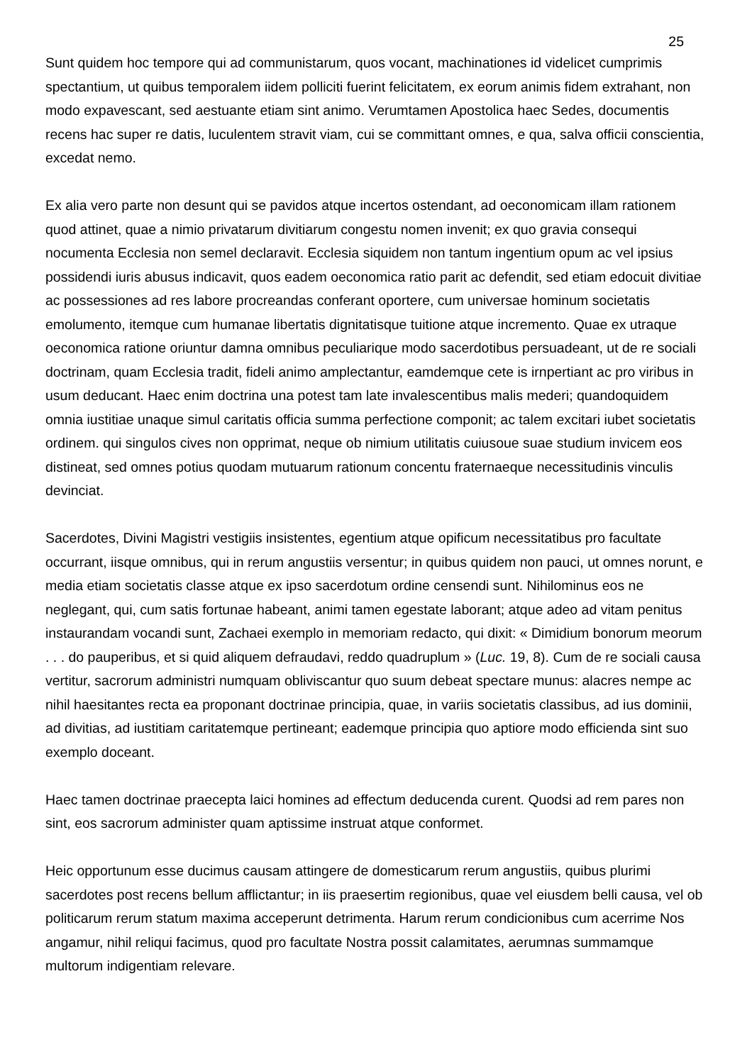25
Sunt quidem hoc tempore qui ad communistarum, quos vocant, machinationes id videlicet cumprimis spectantium, ut quibus temporalem iidem polliciti fuerint felicitatem, ex eorum animis fidem extrahant, non modo expavescant, sed aestuante etiam sint animo. Verumtamen Apostolica haec Sedes, documentis recens hac super re datis, luculentem stravit viam, cui se committant omnes, e qua, salva officii conscientia, excedat nemo.
Ex alia vero parte non desunt qui se pavidos atque incertos ostendant, ad oeconomicam illam rationem quod attinet, quae a nimio privatarum divitiarum congestu nomen invenit; ex quo gravia consequi nocumenta Ecclesia non semel declaravit. Ecclesia siquidem non tantum ingentium opum ac vel ipsius possidendi iuris abusus indicavit, quos eadem oeconomica ratio parit ac defendit, sed etiam edocuit divitiae ac possessiones ad res labore procreandas conferant oportere, cum universae hominum societatis emolumento, itemque cum humanae libertatis dignitatisque tuitione atque incremento. Quae ex utraque oeconomica ratione oriuntur damna omnibus peculiarique modo sacerdotibus persuadeant, ut de re sociali doctrinam, quam Ecclesia tradit, fideli animo amplectantur, eamdemque cete is irnpertiant ac pro viribus in usum deducant. Haec enim doctrina una potest tam late invalescentibus malis mederi; quandoquidem omnia iustitiae unaque simul caritatis officia summa perfectione componit; ac talem excitari iubet societatis ordinem. qui singulos cives non opprimat, neque ob nimium utilitatis cuiusoue suae studium invicem eos distineat, sed omnes potius quodam mutuarum rationum concentu fraternaeque necessitudinis vinculis devinciat.
Sacerdotes, Divini Magistri vestigiis insistentes, egentium atque opificum necessitatibus pro facultate occurrant, iisque omnibus, qui in rerum angustiis versentur; in quibus quidem non pauci, ut omnes norunt, e media etiam societatis classe atque ex ipso sacerdotum ordine censendi sunt. Nihilominus eos ne neglegant, qui, cum satis fortunae habeant, animi tamen egestate laborant; atque adeo ad vitam penitus instaurandam vocandi sunt, Zachaei exemplo in memoriam redacto, qui dixit: « Dimidium bonorum meorum . . . do pauperibus, et si quid aliquem defraudavi, reddo quadruplum » (Luc. 19, 8). Cum de re sociali causa vertitur, sacrorum administri numquam obliviscantur quo suum debeat spectare munus: alacres nempe ac nihil haesitantes recta ea proponant doctrinae principia, quae, in variis societatis classibus, ad ius dominii, ad divitias, ad iustitiam caritatemque pertineant; eademque principia quo aptiore modo efficienda sint suo exemplo doceant.
Haec tamen doctrinae praecepta laici homines ad effectum deducenda curent. Quodsi ad rem pares non sint, eos sacrorum administer quam aptissime instruat atque conformet.
Heic opportunum esse ducimus causam attingere de domesticarum rerum angustiis, quibus plurimi sacerdotes post recens bellum afflictantur; in iis praesertim regionibus, quae vel eiusdem belli causa, vel ob politicarum rerum statum maxima acceperunt detrimenta. Harum rerum condicionibus cum acerrime Nos angamur, nihil reliqui facimus, quod pro facultate Nostra possit calamitates, aerumnas summamque multorum indigentiam relevare.